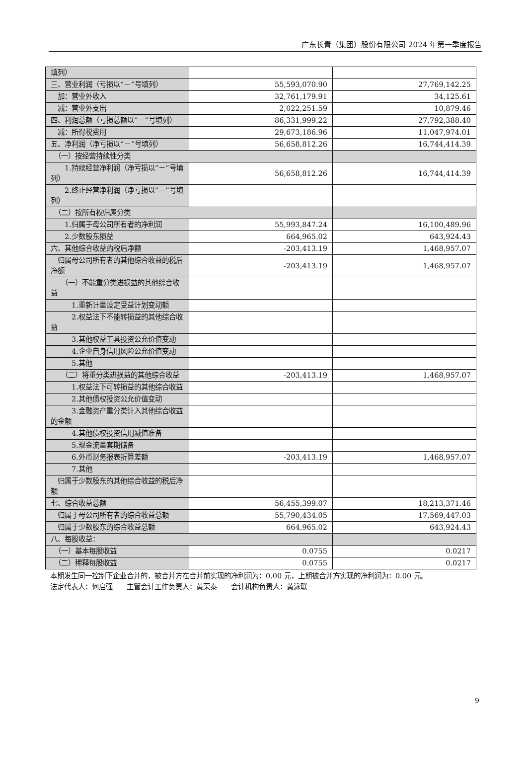广东长青（集团）股份有限公司 2024 年第一季度报告
| 填列） | | |
| 三、营业利润（亏损以“－”号填列） | 55,593,070.90 | 27,769,142.25 |
| 加：营业外收入 | 32,761,179.91 | 34,125.61 |
| 减：营业外支出 | 2,022,251.59 | 10,879.46 |
| 四、利润总额（亏损总额以“－”号填列） | 86,331,999.22 | 27,792,388.40 |
| 减：所得税费用 | 29,673,186.96 | 11,047,974.01 |
| 五、净利润（净亏损以“－”号填列） | 56,658,812.26 | 16,744,414.39 |
| （一）按经营持续性分类 | | |
| 1.持续经营净利润（净亏损以“－”号填列） | 56,658,812.26 | 16,744,414.39 |
| 2.终止经营净利润（净亏损以“－”号填列） | | |
| （二）按所有权归属分类 | | |
| 1.归属于母公司所有者的净利润 | 55,993,847.24 | 16,100,489.96 |
| 2.少数股东损益 | 664,965.02 | 643,924.43 |
| 六、其他综合收益的税后净额 | -203,413.19 | 1,468,957.07 |
| 归属母公司所有者的其他综合收益的税后净额 | -203,413.19 | 1,468,957.07 |
| （一）不能重分类进损益的其他综合收益 | | |
| 1.重新计量设定受益计划变动额 | | |
| 2.权益法下不能转损益的其他综合收益 | | |
| 3.其他权益工具投资公允价值变动 | | |
| 4.企业自身信用风险公允价值变动 | | |
| 5.其他 | | |
| （二）将重分类进损益的其他综合收益 | -203,413.19 | 1,468,957.07 |
| 1.权益法下可转损益的其他综合收益 | | |
| 2.其他债权投资公允价值变动 | | |
| 3.金融资产重分类计入其他综合收益的金额 | | |
| 4.其他债权投资信用减值准备 | | |
| 5.现金流量套期储备 | | |
| 6.外币财务报表折算差额 | -203,413.19 | 1,468,957.07 |
| 7.其他 | | |
| 归属于少数股东的其他综合收益的税后净额 | | |
| 七、综合收益总额 | 56,455,399.07 | 18,213,371.46 |
| 归属于母公司所有者的综合收益总额 | 55,790,434.05 | 17,569,447.03 |
| 归属于少数股东的综合收益总额 | 664,965.02 | 643,924.43 |
| 八、每股收益： | | |
| （一）基本每股收益 | 0.0755 | 0.0217 |
| （二）稀释每股收益 | 0.0755 | 0.0217 |
本期发生同一控制下企业合并的，被合并方在合并前实现的净利润为：0.00 元，上期被合并方实现的净利润为：0.00 元。
法定代表人：何启强　　主管会计工作负责人：黄荣泰　　会计机构负责人：黄泳联
9